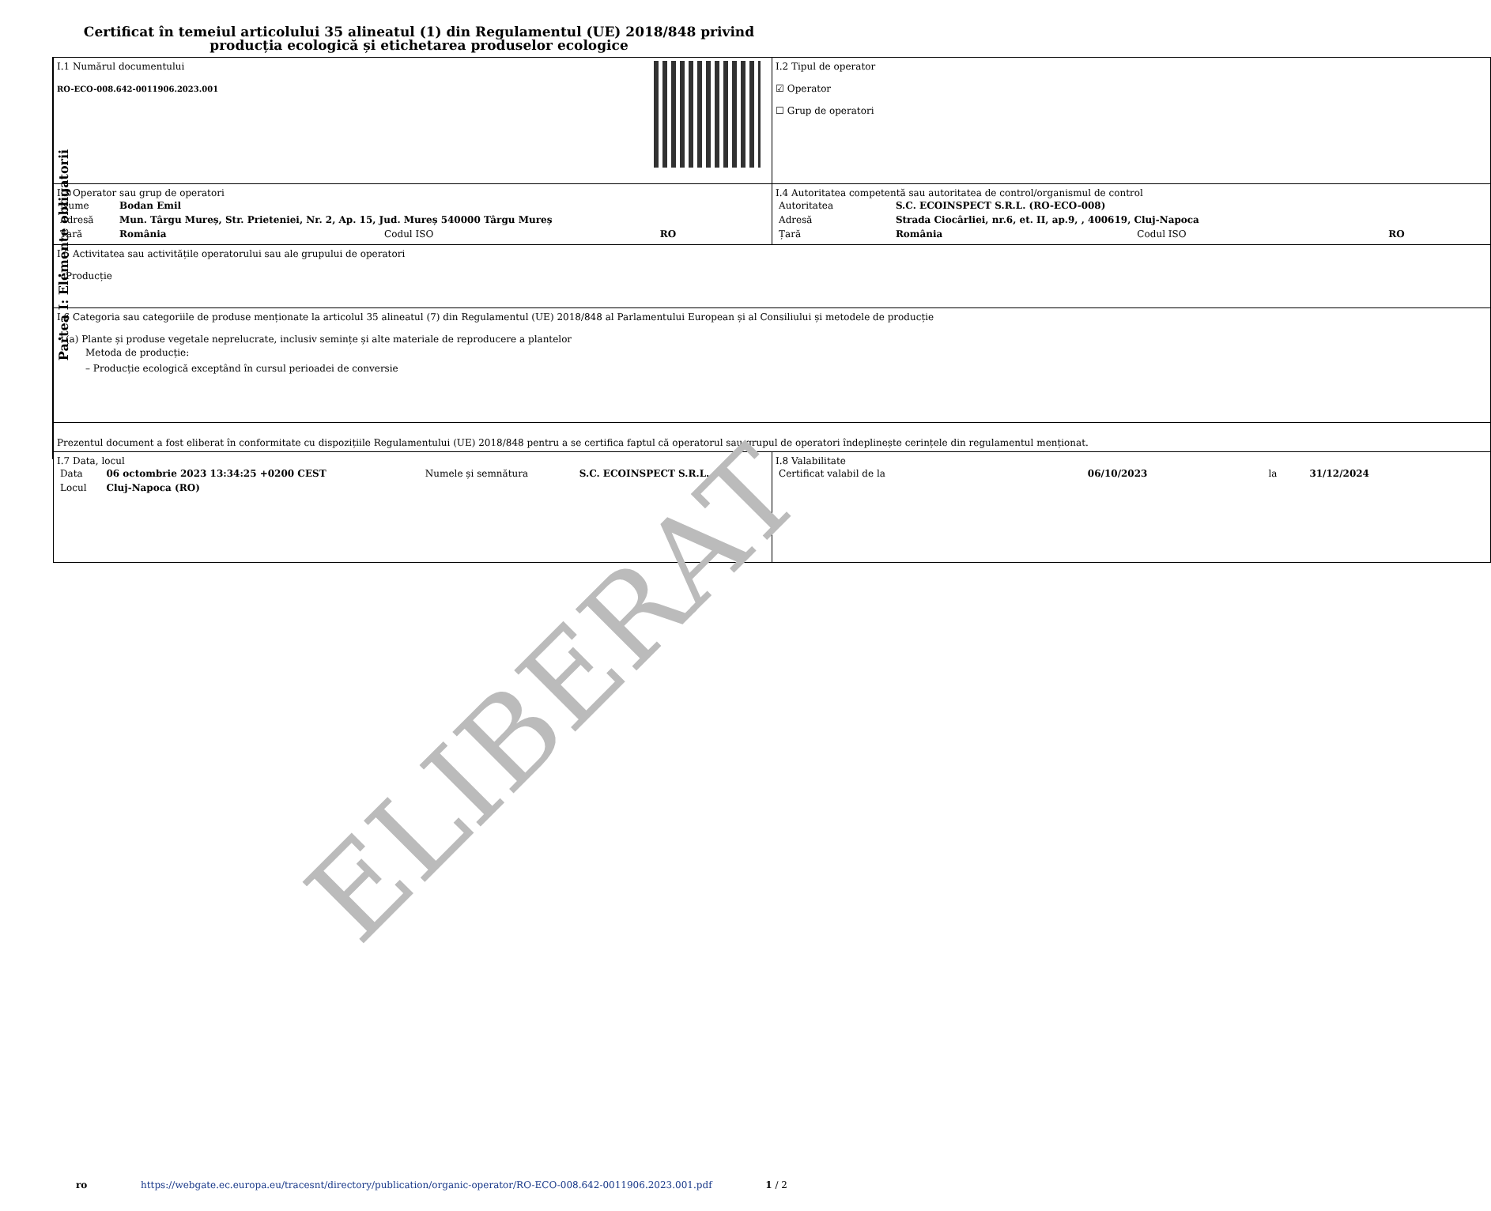Certificat în temeiul articolului 35 alineatul (1) din Regulamentul (UE) 2018/848 privind producția ecologică și etichetarea produselor ecologice
Partea I: Elemente obligatorii
| I.1 Numărul documentului RO-ECO-008.642-0011906.2023.001 | I.2 Tipul de operator ☑ Operator ☐ Grup de operatori |
| I.3 Operator sau grup de operatori / Nume / Bodan Emil / / / / Adresă / Mun. Târgu Mureș, Str. Prieteniei, Nr. 2, Ap. 15, Jud. Mureș 540000 Târgu Mureș / / / / Țară / România / Codul ISO / RO / | I.4 Autoritatea competentă sau autoritatea de control/organismul de control / Autoritatea / S.C. ECOINSPECT S.R.L. (RO-ECO-008) / / / / Adresă / Strada Ciocârliei, nr.6, et. II, ap.9, , 400619, Cluj-Napoca / / / / Țară / România / Codul ISO / RO / |
| I.5 Activitatea sau activitățile operatorului sau ale grupului de operatori • Producție | |
| I.6 Categoria sau categoriile de produse menționate la articolul 35 alineatul (7) din Regulamentul (UE) 2018/848 al Parlamentului European și al Consiliului și metodele de producție • (a) Plante și produse vegetale neprelucrate, inclusiv semințe și alte materiale de reproducere a plantelor Metoda de producție: – Producție ecologică exceptând în cursul perioadei de conversie | |
| Prezentul document a fost eliberat în conformitate cu dispozițiile Regulamentului (UE) 2018/848 pentru a se certifica faptul că operatorul sau grupul de operatori îndeplinește cerințele din regulamentul menționat. | |
| I.7 Data, locul / Data / 06 octombrie 2023 13:34:25 +0200 CEST / Numele și semnătura / S.C. ECOINSPECT S.R.L. / / Locul / Cluj-Napoca (RO) / / / | I.8 Valabilitate / Certificat valabil de la / 06/10/2023 / la / 31/12/2024 / |
ELIBERAT
ro https://webgate.ec.europa.eu/tracesnt/directory/publication/organic-operator/RO-ECO-008.642-0011906.2023.001.pdf 1 / 2